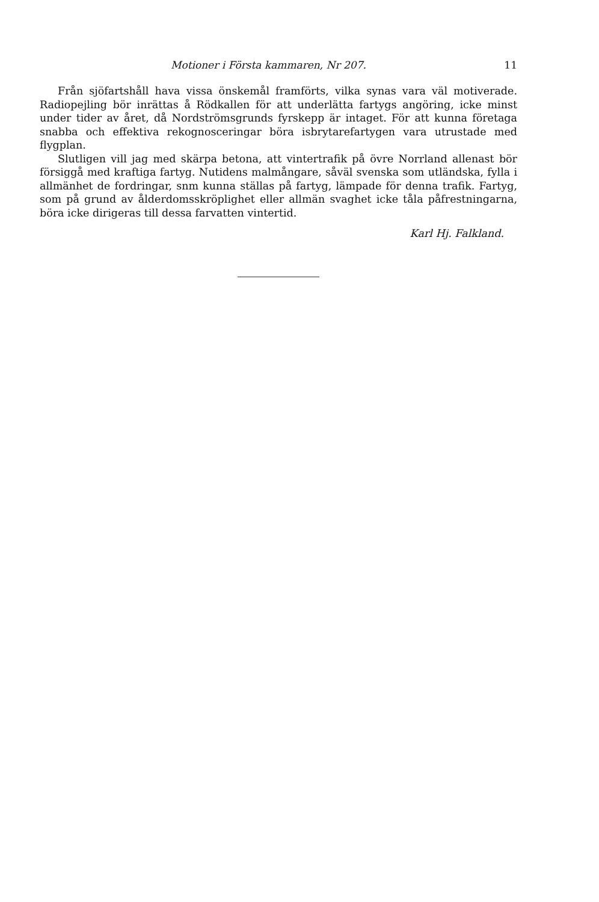Motioner i Första kammaren, Nr 207. 11
Från sjöfartshåll hava vissa önskemål framförts, vilka synas vara väl motiverade. Radiopejling bör inrättas å Rödkallen för att underlätta fartygs angöring, icke minst under tider av året, då Nordströmsgrunds fyrskepp är intaget. För att kunna företaga snabba och effektiva rekognosceringar böra isbrytarefartygen vara utrustade med flygplan.
Slutligen vill jag med skärpa betona, att vintertrafik på övre Norrland allenast bör försiggå med kraftiga fartyg. Nutidens malmångare, såväl svenska som utländska, fylla i allmänhet de fordringar, snm kunna ställas på fartyg, lämpade för denna trafik. Fartyg, som på grund av ålderdomsskröplighet eller allmän svaghet icke tåla påfrestningarna, böra icke dirigeras till dessa farvatten vintertid.
Karl Hj. Falkland.